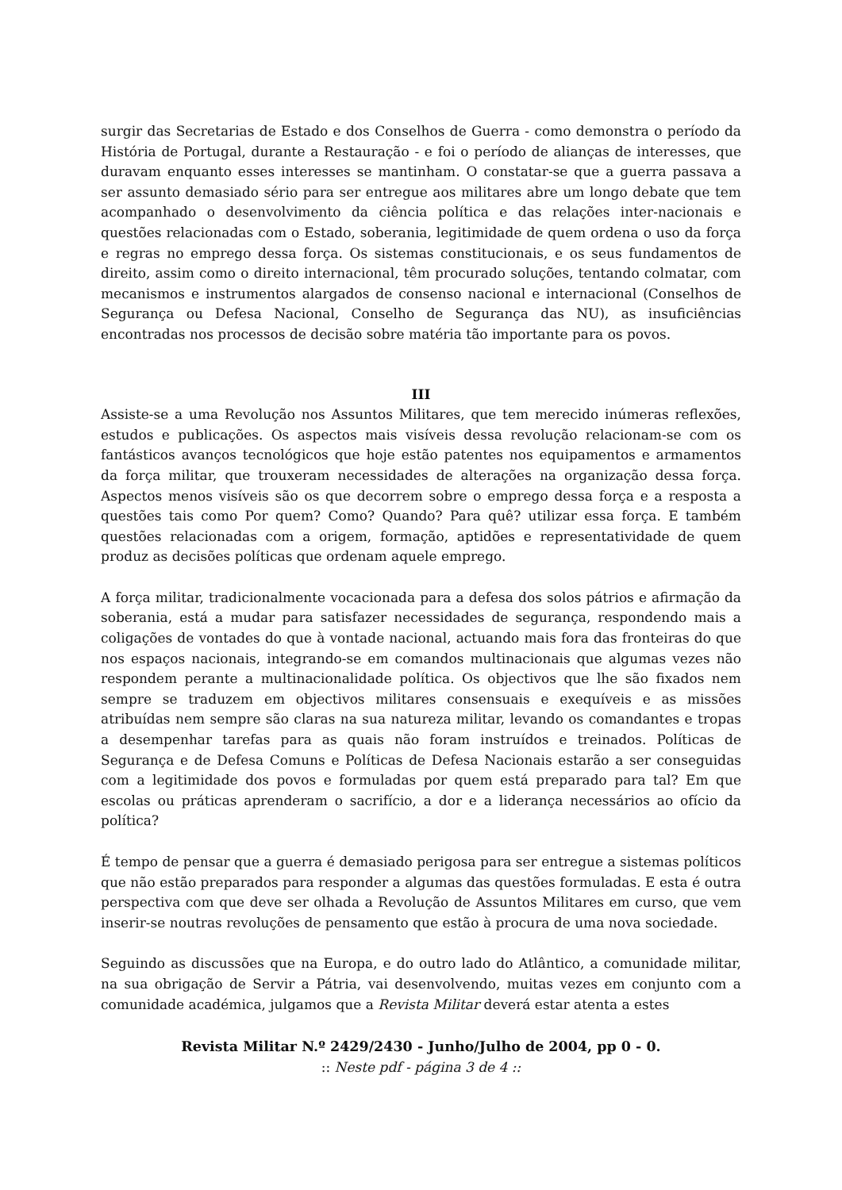surgir das Secretarias de Estado e dos Conselhos de Guerra - como demonstra o período da História de Portugal, durante a Restauração - e foi o período de alianças de interesses, que duravam enquanto esses interesses se mantinham. O constatar-se que a guerra passava a ser assunto demasiado sério para ser entregue aos militares abre um longo debate que tem acompanhado o desenvolvimento da ciência política e das relações inter-nacionais e questões relacionadas com o Estado, soberania, legitimidade de quem ordena o uso da força e regras no emprego dessa força. Os sistemas constitucionais, e os seus fundamentos de direito, assim como o direito internacional, têm procurado soluções, tentando colmatar, com mecanismos e instrumentos alargados de consenso nacional e internacional (Conselhos de Segurança ou Defesa Nacional, Conselho de Segurança das NU), as insuficiências encontradas nos processos de decisão sobre matéria tão importante para os povos.
III
Assiste-se a uma Revolução nos Assuntos Militares, que tem merecido inúmeras reflexões, estudos e publicações. Os aspectos mais visíveis dessa revolução relacionam-se com os fantásticos avanços tecnológicos que hoje estão patentes nos equipamentos e armamentos da força militar, que trouxeram necessidades de alterações na organização dessa força. Aspectos menos visíveis são os que decorrem sobre o emprego dessa força e a resposta a questões tais como Por quem? Como? Quando? Para quê? utilizar essa força. E também questões relacionadas com a origem, formação, aptidões e representatividade de quem produz as decisões políticas que ordenam aquele emprego.
A força militar, tradicionalmente vocacionada para a defesa dos solos pátrios e afirmação da soberania, está a mudar para satisfazer necessidades de segurança, respondendo mais a coligações de vontades do que à vontade nacional, actuando mais fora das fronteiras do que nos espaços nacionais, integrando-se em comandos multinacionais que algumas vezes não respondem perante a multinacionalidade política. Os objectivos que lhe são fixados nem sempre se traduzem em objectivos militares consensuais e exequíveis e as missões atribuídas nem sempre são claras na sua natureza militar, levando os comandantes e tropas a desempenhar tarefas para as quais não foram instruídos e treinados. Políticas de Segurança e de Defesa Comuns e Políticas de Defesa Nacionais estarão a ser conseguidas com a legitimidade dos povos e formuladas por quem está preparado para tal? Em que escolas ou práticas aprenderam o sacrifício, a dor e a liderança necessários ao ofício da política?
É tempo de pensar que a guerra é demasiado perigosa para ser entregue a sistemas políticos que não estão preparados para responder a algumas das questões formuladas. E esta é outra perspectiva com que deve ser olhada a Revolução de Assuntos Militares em curso, que vem inserir-se noutras revoluções de pensamento que estão à procura de uma nova sociedade.
Seguindo as discussões que na Europa, e do outro lado do Atlântico, a comunidade militar, na sua obrigação de Servir a Pátria, vai desenvolvendo, muitas vezes em conjunto com a comunidade académica, julgamos que a Revista Militar deverá estar atenta a estes
Revista Militar N.º 2429/2430 - Junho/Julho de 2004, pp 0 - 0.
:: Neste pdf - página 3 de 4 ::